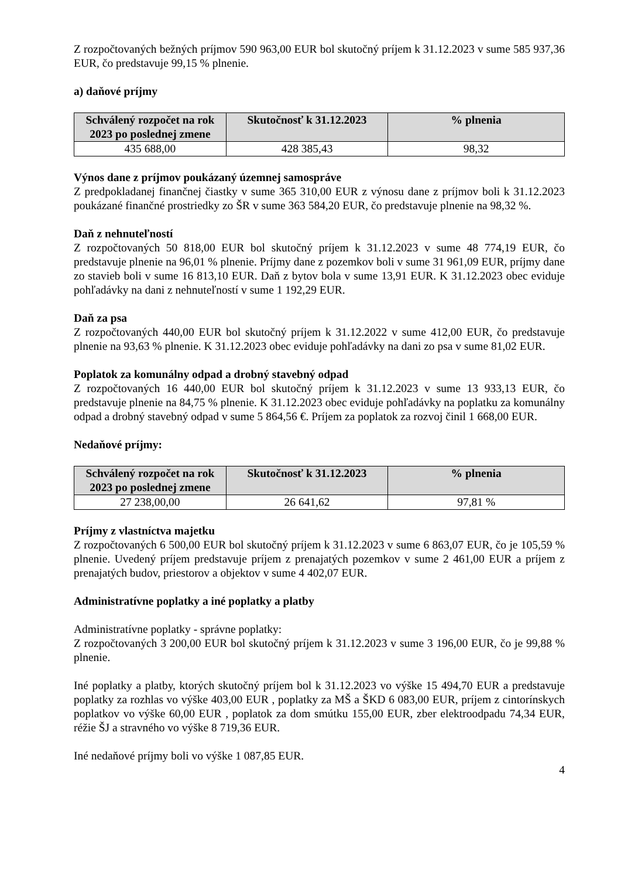Z rozpočtovaných bežných príjmov 590 963,00 EUR bol skutočný príjem k 31.12.2023 v sume 585 937,36 EUR, čo predstavuje 99,15 % plnenie.
a) daňové príjmy
| Schválený rozpočet na rok 2023 po poslednej zmene | Skutočnosť k 31.12.2023 | % plnenia |
| --- | --- | --- |
| 435 688,00 | 428 385,43 | 98,32 |
Výnos dane z príjmov poukázaný územnej samospráve
Z predpokladanej finančnej čiastky v sume 365 310,00 EUR z výnosu dane z príjmov boli k 31.12.2023 poukázané finančné prostriedky zo ŠR v sume 363 584,20 EUR, čo predstavuje plnenie na 98,32 %.
Daň z nehnuteľností
Z rozpočtovaných 50 818,00 EUR bol skutočný príjem k 31.12.2023 v sume 48 774,19 EUR, čo predstavuje plnenie na 96,01 % plnenie. Príjmy dane z pozemkov boli v sume 31 961,09 EUR, príjmy dane zo stavieb boli v sume 16 813,10 EUR. Daň z bytov bola v sume 13,91 EUR. K 31.12.2023 obec eviduje pohľadávky na dani z nehnuteľností v sume 1 192,29 EUR.
Daň za psa
Z rozpočtovaných 440,00 EUR bol skutočný príjem k 31.12.2022 v sume 412,00 EUR, čo predstavuje plnenie na 93,63 % plnenie. K 31.12.2023 obec eviduje pohľadávky na dani zo psa v sume 81,02 EUR.
Poplatok za komunálny odpad a drobný stavebný odpad
Z rozpočtovaných 16 440,00 EUR bol skutočný príjem k 31.12.2023 v sume 13 933,13 EUR, čo predstavuje plnenie na 84,75 % plnenie. K 31.12.2023 obec eviduje pohľadávky na poplatku za komunálny odpad a drobný stavebný odpad v sume 5 864,56 €. Príjem za poplatok za rozvoj činil 1 668,00 EUR.
Nedaňové príjmy:
| Schválený rozpočet na rok 2023 po poslednej zmene | Skutočnosť k 31.12.2023 | % plnenia |
| --- | --- | --- |
| 27 238,00,00 | 26 641,62 | 97,81 % |
Príjmy z vlastníctva majetku
Z rozpočtovaných 6 500,00 EUR bol skutočný príjem k 31.12.2023 v sume 6 863,07 EUR, čo je 105,59 % plnenie. Uvedený príjem predstavuje príjem z prenajatých pozemkov v sume 2 461,00 EUR a príjem z prenajatých budov, priestorov a objektov v sume 4 402,07 EUR.
Administratívne poplatky a iné poplatky a platby
Administratívne poplatky - správne poplatky:
Z rozpočtovaných 3 200,00 EUR bol skutočný príjem k 31.12.2023 v sume 3 196,00 EUR, čo je 99,88 % plnenie.
Iné poplatky a platby, ktorých skutočný príjem bol k 31.12.2023 vo výške 15 494,70 EUR a predstavuje poplatky za rozhlas vo výške 403,00 EUR , poplatky za MŠ a ŠKD 6 083,00 EUR, príjem z cintorínskych poplatkov vo výške 60,00 EUR , poplatok za dom smútku 155,00 EUR, zber elektroodpadu 74,34 EUR, réžie ŠJ a stravného vo výške 8 719,36 EUR.
Iné nedaňové príjmy boli vo výške 1 087,85 EUR.
4